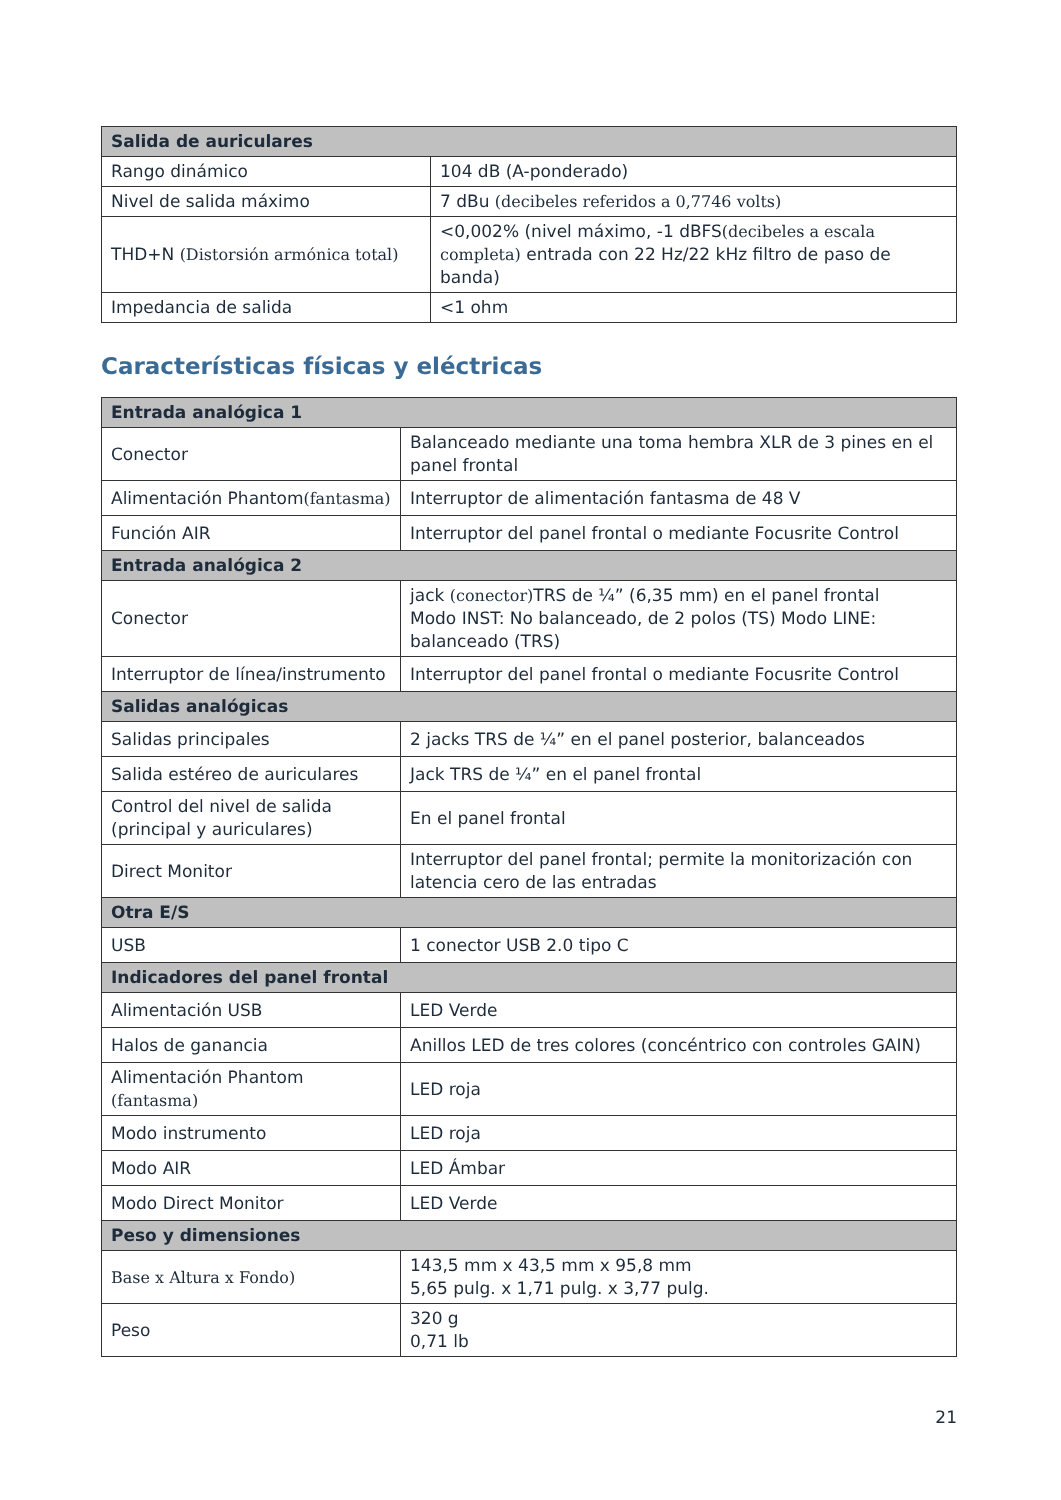| Salida de auriculares | |
| --- | --- |
| Rango dinámico | 104 dB (A-ponderado) |
| Nivel de salida máximo | 7 dBu (decibeles referidos a 0,7746 volts) |
| THD+N (Distorsión armónica total) | <0,002% (nivel máximo, -1 dBFS (decibeles a escala completa) entrada con 22 Hz/22 kHz filtro de paso de banda) |
| Impedancia de salida | <1 ohm |
Características físicas y eléctricas
| Entrada analógica 1 | |
| --- | --- |
| Conector | Balanceado mediante una toma hembra XLR de 3 pines en el panel frontal |
| Alimentación Phantom (fantasma) | Interruptor de alimentación fantasma de 48 V |
| Función AIR | Interruptor del panel frontal o mediante Focusrite Control |
| Entrada analógica 2 | |
| Conector | jack (conector) TRS de ¼” (6,35 mm) en el panel frontal Modo INST: No balanceado, de 2 polos (TS) Modo LINE: balanceado (TRS) |
| Interruptor de línea/instrumento | Interruptor del panel frontal o mediante Focusrite Control |
| Salidas analógicas | |
| Salidas principales | 2 jacks TRS de ¼” en el panel posterior, balanceados |
| Salida estéreo de auriculares | Jack TRS de ¼” en el panel frontal |
| Control del nivel de salida (principal y auriculares) | En el panel frontal |
| Direct Monitor | Interruptor del panel frontal; permite la monitorización con latencia cero de las entradas |
| Otra E/S | |
| USB | 1 conector USB 2.0 tipo C |
| Indicadores del panel frontal | |
| Alimentación USB | LED Verde |
| Halos de ganancia | Anillos LED de tres colores (concéntrico con controles GAIN) |
| Alimentación Phantom (fantasma) | LED roja |
| Modo instrumento | LED roja |
| Modo AIR | LED Ámbar |
| Modo Direct Monitor | LED Verde |
| Peso y dimensiones | |
| Base x Altura x Fondo) | 143,5 mm x 43,5 mm x 95,8 mm 5,65 pulg. x 1,71 pulg. x 3,77 pulg. |
| Peso | 320 g 0,71 lb |
21